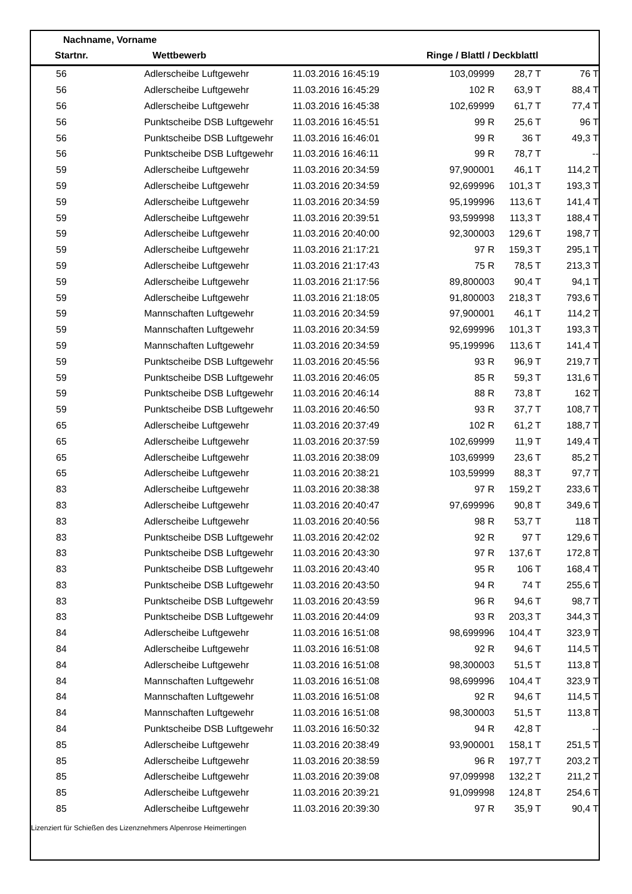Nachname, Vorname
Startnr. Wettbewerb Ringe / Blattl / Deckblattl
| 56 | Adlerscheibe Luftgewehr | 11.03.2016 16:45:19 | 103,09999 | 28,7 T | 76 T |
| 56 | Adlerscheibe Luftgewehr | 11.03.2016 16:45:29 | 102 R | 63,9 T | 88,4 T |
| 56 | Adlerscheibe Luftgewehr | 11.03.2016 16:45:38 | 102,69999 | 61,7 T | 77,4 T |
| 56 | Punktscheibe DSB Luftgewehr | 11.03.2016 16:45:51 | 99 R | 25,6 T | 96 T |
| 56 | Punktscheibe DSB Luftgewehr | 11.03.2016 16:46:01 | 99 R | 36 T | 49,3 T |
| 56 | Punktscheibe DSB Luftgewehr | 11.03.2016 16:46:11 | 99 R | 78,7 T | -- |
| 59 | Adlerscheibe Luftgewehr | 11.03.2016 20:34:59 | 97,900001 | 46,1 T | 114,2 T |
| 59 | Adlerscheibe Luftgewehr | 11.03.2016 20:34:59 | 92,699996 | 101,3 T | 193,3 T |
| 59 | Adlerscheibe Luftgewehr | 11.03.2016 20:34:59 | 95,199996 | 113,6 T | 141,4 T |
| 59 | Adlerscheibe Luftgewehr | 11.03.2016 20:39:51 | 93,599998 | 113,3 T | 188,4 T |
| 59 | Adlerscheibe Luftgewehr | 11.03.2016 20:40:00 | 92,300003 | 129,6 T | 198,7 T |
| 59 | Adlerscheibe Luftgewehr | 11.03.2016 21:17:21 | 97 R | 159,3 T | 295,1 T |
| 59 | Adlerscheibe Luftgewehr | 11.03.2016 21:17:43 | 75 R | 78,5 T | 213,3 T |
| 59 | Adlerscheibe Luftgewehr | 11.03.2016 21:17:56 | 89,800003 | 90,4 T | 94,1 T |
| 59 | Adlerscheibe Luftgewehr | 11.03.2016 21:18:05 | 91,800003 | 218,3 T | 793,6 T |
| 59 | Mannschaften Luftgewehr | 11.03.2016 20:34:59 | 97,900001 | 46,1 T | 114,2 T |
| 59 | Mannschaften Luftgewehr | 11.03.2016 20:34:59 | 92,699996 | 101,3 T | 193,3 T |
| 59 | Mannschaften Luftgewehr | 11.03.2016 20:34:59 | 95,199996 | 113,6 T | 141,4 T |
| 59 | Punktscheibe DSB Luftgewehr | 11.03.2016 20:45:56 | 93 R | 96,9 T | 219,7 T |
| 59 | Punktscheibe DSB Luftgewehr | 11.03.2016 20:46:05 | 85 R | 59,3 T | 131,6 T |
| 59 | Punktscheibe DSB Luftgewehr | 11.03.2016 20:46:14 | 88 R | 73,8 T | 162 T |
| 59 | Punktscheibe DSB Luftgewehr | 11.03.2016 20:46:50 | 93 R | 37,7 T | 108,7 T |
| 65 | Adlerscheibe Luftgewehr | 11.03.2016 20:37:49 | 102 R | 61,2 T | 188,7 T |
| 65 | Adlerscheibe Luftgewehr | 11.03.2016 20:37:59 | 102,69999 | 11,9 T | 149,4 T |
| 65 | Adlerscheibe Luftgewehr | 11.03.2016 20:38:09 | 103,69999 | 23,6 T | 85,2 T |
| 65 | Adlerscheibe Luftgewehr | 11.03.2016 20:38:21 | 103,59999 | 88,3 T | 97,7 T |
| 83 | Adlerscheibe Luftgewehr | 11.03.2016 20:38:38 | 97 R | 159,2 T | 233,6 T |
| 83 | Adlerscheibe Luftgewehr | 11.03.2016 20:40:47 | 97,699996 | 90,8 T | 349,6 T |
| 83 | Adlerscheibe Luftgewehr | 11.03.2016 20:40:56 | 98 R | 53,7 T | 118 T |
| 83 | Punktscheibe DSB Luftgewehr | 11.03.2016 20:42:02 | 92 R | 97 T | 129,6 T |
| 83 | Punktscheibe DSB Luftgewehr | 11.03.2016 20:43:30 | 97 R | 137,6 T | 172,8 T |
| 83 | Punktscheibe DSB Luftgewehr | 11.03.2016 20:43:40 | 95 R | 106 T | 168,4 T |
| 83 | Punktscheibe DSB Luftgewehr | 11.03.2016 20:43:50 | 94 R | 74 T | 255,6 T |
| 83 | Punktscheibe DSB Luftgewehr | 11.03.2016 20:43:59 | 96 R | 94,6 T | 98,7 T |
| 83 | Punktscheibe DSB Luftgewehr | 11.03.2016 20:44:09 | 93 R | 203,3 T | 344,3 T |
| 84 | Adlerscheibe Luftgewehr | 11.03.2016 16:51:08 | 98,699996 | 104,4 T | 323,9 T |
| 84 | Adlerscheibe Luftgewehr | 11.03.2016 16:51:08 | 92 R | 94,6 T | 114,5 T |
| 84 | Adlerscheibe Luftgewehr | 11.03.2016 16:51:08 | 98,300003 | 51,5 T | 113,8 T |
| 84 | Mannschaften Luftgewehr | 11.03.2016 16:51:08 | 98,699996 | 104,4 T | 323,9 T |
| 84 | Mannschaften Luftgewehr | 11.03.2016 16:51:08 | 92 R | 94,6 T | 114,5 T |
| 84 | Mannschaften Luftgewehr | 11.03.2016 16:51:08 | 98,300003 | 51,5 T | 113,8 T |
| 84 | Punktscheibe DSB Luftgewehr | 11.03.2016 16:50:32 | 94 R | 42,8 T | -- |
| 85 | Adlerscheibe Luftgewehr | 11.03.2016 20:38:49 | 93,900001 | 158,1 T | 251,5 T |
| 85 | Adlerscheibe Luftgewehr | 11.03.2016 20:38:59 | 96 R | 197,7 T | 203,2 T |
| 85 | Adlerscheibe Luftgewehr | 11.03.2016 20:39:08 | 97,099998 | 132,2 T | 211,2 T |
| 85 | Adlerscheibe Luftgewehr | 11.03.2016 20:39:21 | 91,099998 | 124,8 T | 254,6 T |
| 85 | Adlerscheibe Luftgewehr | 11.03.2016 20:39:30 | 97 R | 35,9 T | 90,4 T |
Lizenziert für Schießen des Lizenznehmers Alpenrose Heimertingen